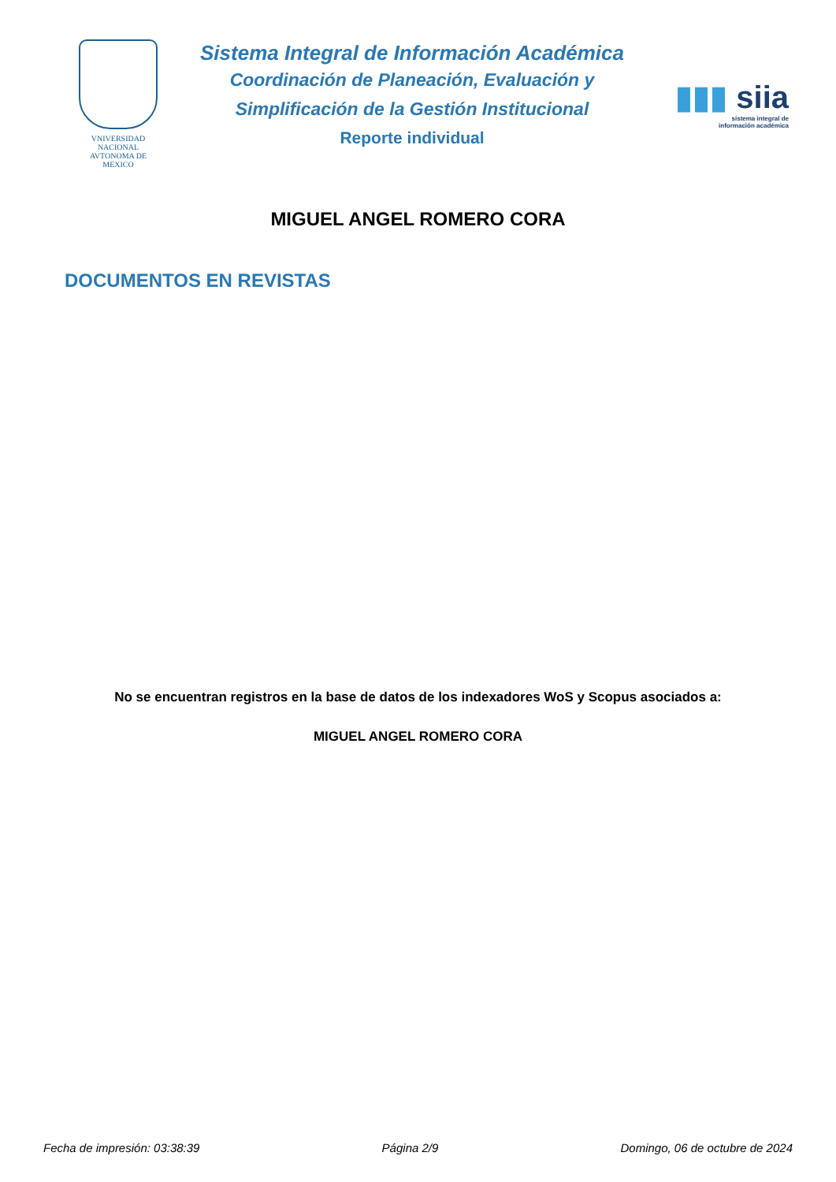VNIVERSIDAD NACIONAL
AVTONOMA DE
MEXICO
Sistema Integral de Información Académica
Coordinación de Planeación, Evaluación y
Simplificación de la Gestión Institucional
Reporte individual
▮▮▮ siia
sistema integral de
información académica
MIGUEL ANGEL ROMERO CORA
DOCUMENTOS EN REVISTAS
No se encuentran registros en la base de datos de los indexadores WoS y Scopus asociados a:
MIGUEL ANGEL ROMERO CORA
Fecha de impresión: 03:38:39 Página 2/9 Domingo, 06 de octubre de 2024